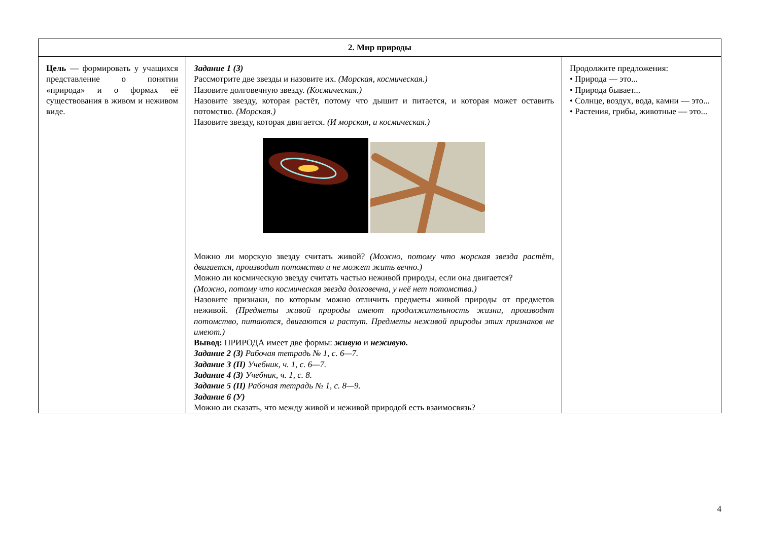| 2. Мир природы | | |
| --- | --- | --- |
| Цель — формировать у учащихся представление о понятии «природа» и о формах её существования в живом и неживом виде. | Задание 1 (З) Рассмотрите две звезды и назовите их. (Морская, космическая.) Назовите долговечную звезду. (Космическая.) Назовите звезду, которая растёт, потому что дышит и питается, и которая может оставить потомство. (Морская.) Назовите звезду, которая двигается. (И морская, и космическая.) Можно ли морскую звезду считать живой? (Можно, потому что морская звезда растёт, двигается, производит потомство и не может жить вечно.) Можно ли космическую звезду считать частью неживой природы, если она двигается? (Можно, потому что космическая звезда долговечна, у неё нет потомства.) Назовите признаки, по которым можно отличить предметы живой природы от предметов неживой. (Предметы живой природы имеют продолжительность жизни, производят потомство, питаются, двигаются и растут. Предметы неживой природы этих признаков не имеют.) Вывод: ПРИРОДА имеет две формы: живую и неживую. Задание 2 (З) Рабочая тетрадь № 1, с. 6—7. Задание 3 (П) Учебник, ч. 1, с. 6—7. Задание 4 (З) Учебник, ч. 1, с. 8. Задание 5 (П) Рабочая тетрадь № 1, с. 8—9. Задание 6 (У) Можно ли сказать, что между живой и неживой природой есть взаимосвязь? | Продолжите предложения: • Природа — это... • Природа бывает... • Солнце, воздух, вода, камни — это... • Растения, грибы, животные — это... |
4